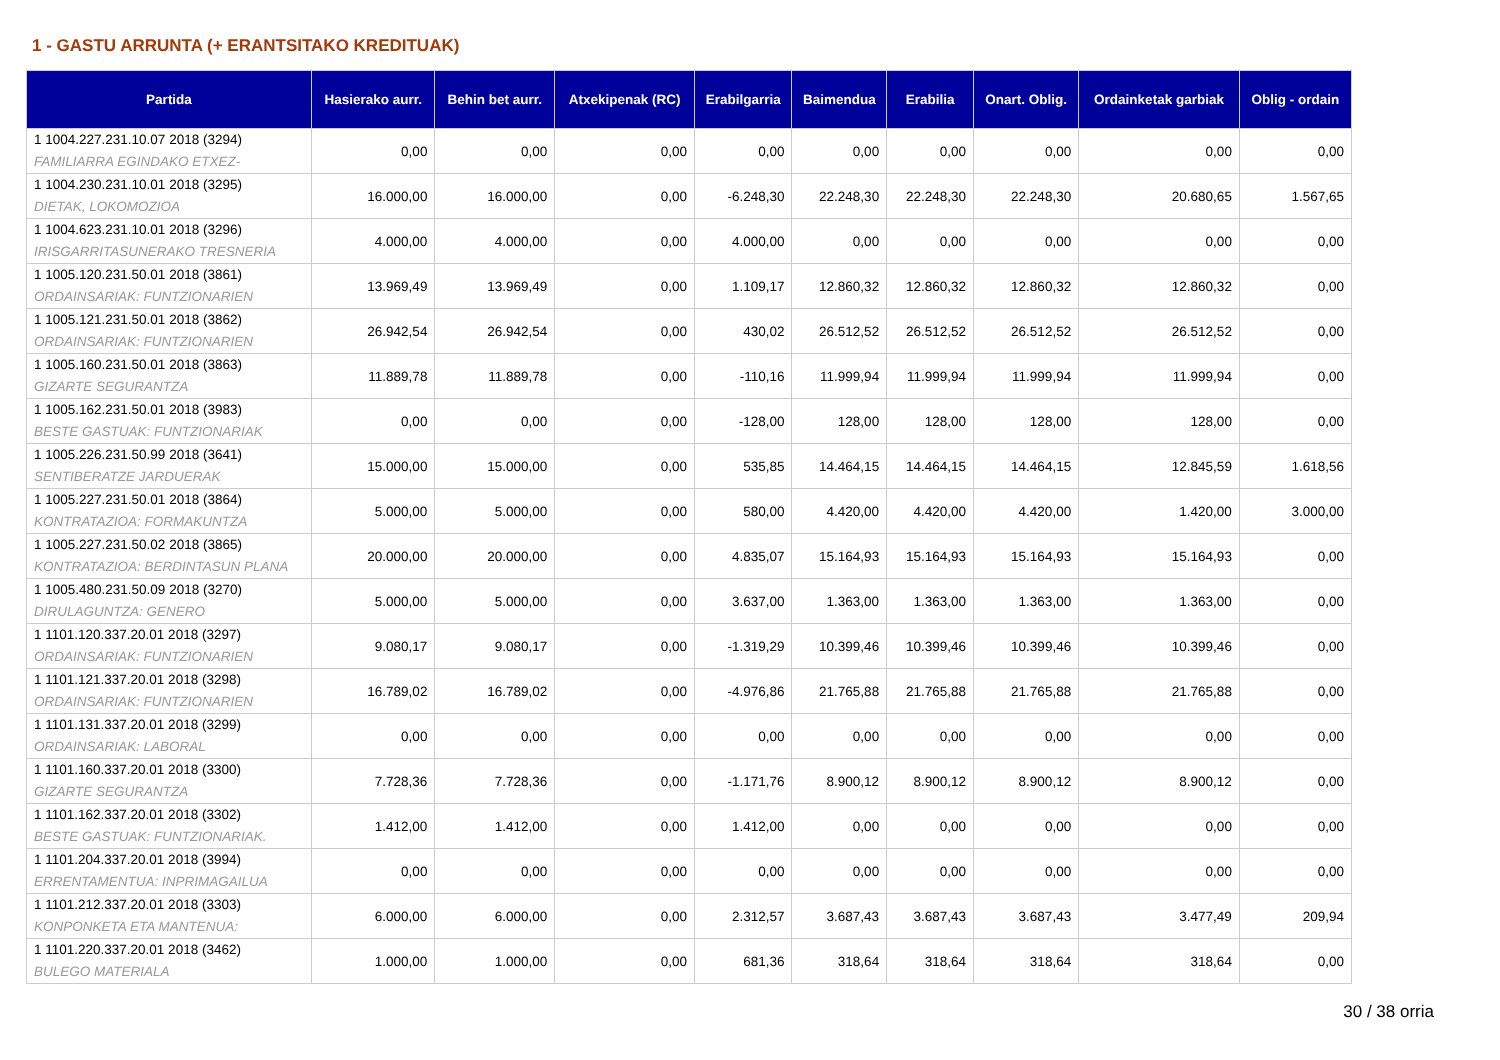1 - GASTU ARRUNTA (+ ERANTSITAKO KREDITUAK)
| Partida | Hasierako aurr. | Behin bet aurr. | Atxekipenak (RC) | Erabilgarria | Baimendua | Erabilia | Onart. Oblig. | Ordainketak garbiak | Oblig - ordain |
| --- | --- | --- | --- | --- | --- | --- | --- | --- | --- |
| 1 1004.227.231.10.07 2018 (3294) FAMILIARRA EGINDAKO ETXEZ- | 0,00 | 0,00 | 0,00 | 0,00 | 0,00 | 0,00 | 0,00 | 0,00 | 0,00 |
| 1 1004.230.231.10.01 2018 (3295) DIETAK, LOKOMOZIOA | 16.000,00 | 16.000,00 | 0,00 | -6.248,30 | 22.248,30 | 22.248,30 | 22.248,30 | 20.680,65 | 1.567,65 |
| 1 1004.623.231.10.01 2018 (3296) IRISGARRITASUNERAKO TRESNERIA | 4.000,00 | 4.000,00 | 0,00 | 4.000,00 | 0,00 | 0,00 | 0,00 | 0,00 | 0,00 |
| 1 1005.120.231.50.01 2018 (3861) ORDAINSARIAK: FUNTZIONARIEN | 13.969,49 | 13.969,49 | 0,00 | 1.109,17 | 12.860,32 | 12.860,32 | 12.860,32 | 12.860,32 | 0,00 |
| 1 1005.121.231.50.01 2018 (3862) ORDAINSARIAK: FUNTZIONARIEN | 26.942,54 | 26.942,54 | 0,00 | 430,02 | 26.512,52 | 26.512,52 | 26.512,52 | 26.512,52 | 0,00 |
| 1 1005.160.231.50.01 2018 (3863) GIZARTE SEGURANTZA | 11.889,78 | 11.889,78 | 0,00 | -110,16 | 11.999,94 | 11.999,94 | 11.999,94 | 11.999,94 | 0,00 |
| 1 1005.162.231.50.01 2018 (3983) BESTE GASTUAK: FUNTZIONARIAK | 0,00 | 0,00 | 0,00 | -128,00 | 128,00 | 128,00 | 128,00 | 128,00 | 0,00 |
| 1 1005.226.231.50.99 2018 (3641) SENTIBERATZE JARDUERAK | 15.000,00 | 15.000,00 | 0,00 | 535,85 | 14.464,15 | 14.464,15 | 14.464,15 | 12.845,59 | 1.618,56 |
| 1 1005.227.231.50.01 2018 (3864) KONTRATAZIOA: FORMAKUNTZA | 5.000,00 | 5.000,00 | 0,00 | 580,00 | 4.420,00 | 4.420,00 | 4.420,00 | 1.420,00 | 3.000,00 |
| 1 1005.227.231.50.02 2018 (3865) KONTRATAZIOA: BERDINTASUN PLANA | 20.000,00 | 20.000,00 | 0,00 | 4.835,07 | 15.164,93 | 15.164,93 | 15.164,93 | 15.164,93 | 0,00 |
| 1 1005.480.231.50.09 2018 (3270) DIRULAGUNTZA: GENERO | 5.000,00 | 5.000,00 | 0,00 | 3.637,00 | 1.363,00 | 1.363,00 | 1.363,00 | 1.363,00 | 0,00 |
| 1 1101.120.337.20.01 2018 (3297) ORDAINSARIAK: FUNTZIONARIEN | 9.080,17 | 9.080,17 | 0,00 | -1.319,29 | 10.399,46 | 10.399,46 | 10.399,46 | 10.399,46 | 0,00 |
| 1 1101.121.337.20.01 2018 (3298) ORDAINSARIAK: FUNTZIONARIEN | 16.789,02 | 16.789,02 | 0,00 | -4.976,86 | 21.765,88 | 21.765,88 | 21.765,88 | 21.765,88 | 0,00 |
| 1 1101.131.337.20.01 2018 (3299) ORDAINSARIAK: LABORAL | 0,00 | 0,00 | 0,00 | 0,00 | 0,00 | 0,00 | 0,00 | 0,00 | 0,00 |
| 1 1101.160.337.20.01 2018 (3300) GIZARTE SEGURANTZA | 7.728,36 | 7.728,36 | 0,00 | -1.171,76 | 8.900,12 | 8.900,12 | 8.900,12 | 8.900,12 | 0,00 |
| 1 1101.162.337.20.01 2018 (3302) BESTE GASTUAK: FUNTZIONARIAK. | 1.412,00 | 1.412,00 | 0,00 | 1.412,00 | 0,00 | 0,00 | 0,00 | 0,00 | 0,00 |
| 1 1101.204.337.20.01 2018 (3994) ERRENTAMENTUA: INPRIMAGAILUA | 0,00 | 0,00 | 0,00 | 0,00 | 0,00 | 0,00 | 0,00 | 0,00 | 0,00 |
| 1 1101.212.337.20.01 2018 (3303) KONPONKETA ETA MANTENUA: | 6.000,00 | 6.000,00 | 0,00 | 2.312,57 | 3.687,43 | 3.687,43 | 3.687,43 | 3.477,49 | 209,94 |
| 1 1101.220.337.20.01 2018 (3462) BULEGO MATERIALA | 1.000,00 | 1.000,00 | 0,00 | 681,36 | 318,64 | 318,64 | 318,64 | 318,64 | 0,00 |
30 / 38 orria